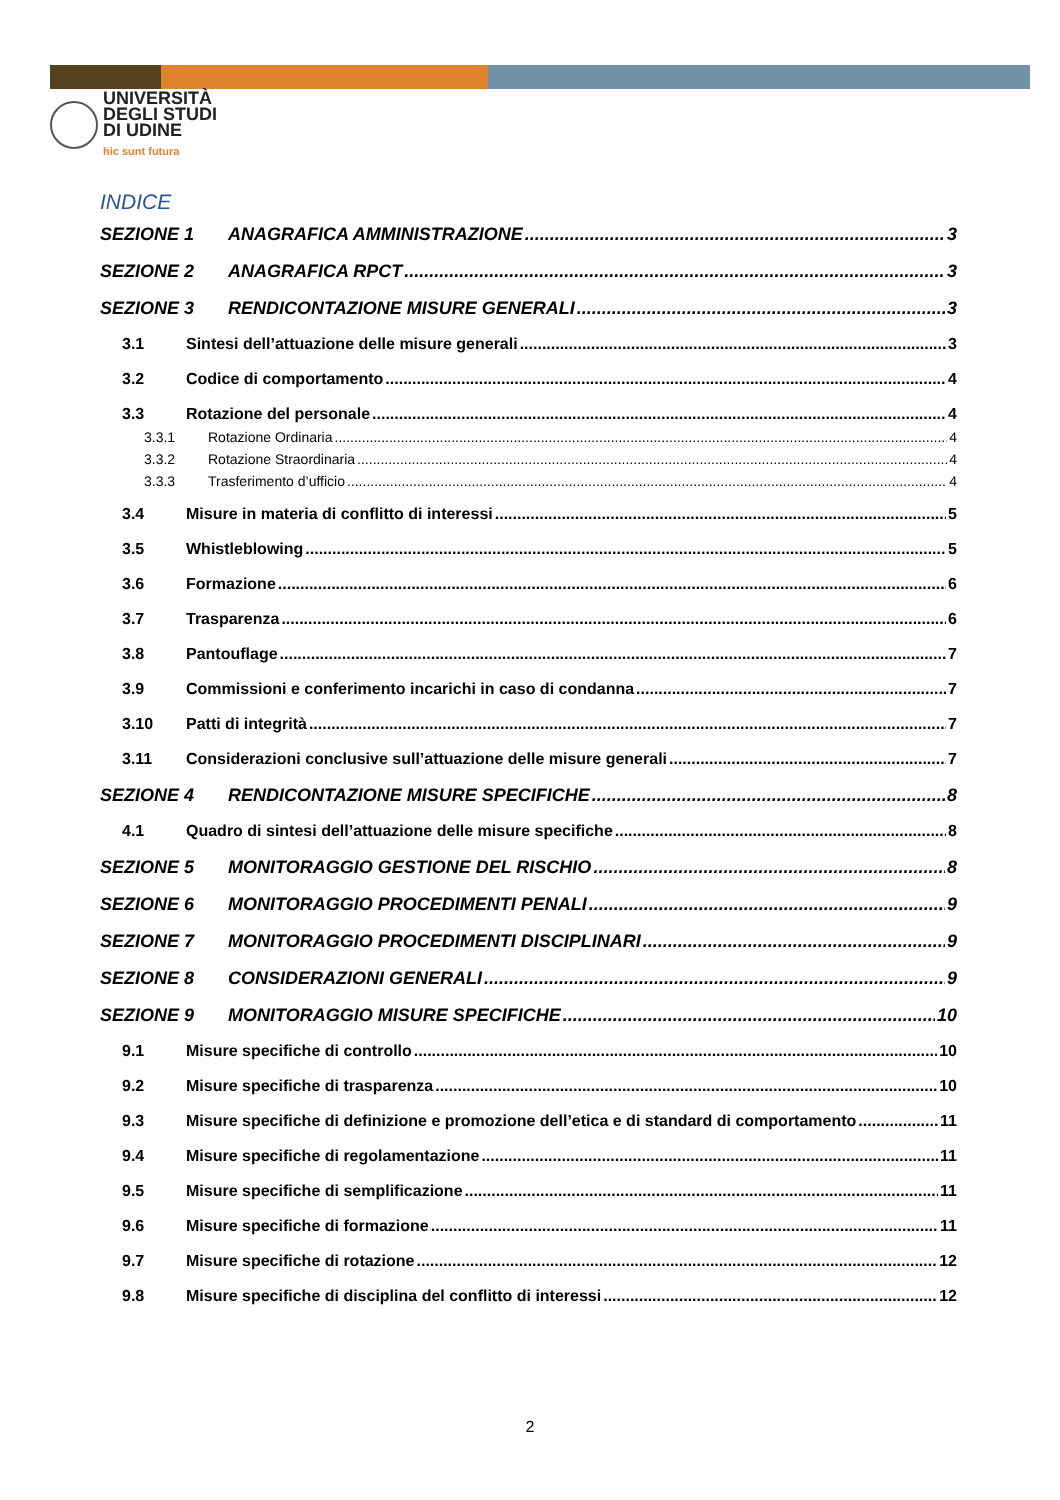UNIVERSITÀ
DEGLI STUDI
DI UDINE
hic sunt futura
INDICE
SEZIONE 1 ANAGRAFICA AMMINISTRAZIONE 3
SEZIONE 2 ANAGRAFICA RPCT 3
SEZIONE 3 RENDICONTAZIONE MISURE GENERALI 3
3.1 Sintesi dell’attuazione delle misure generali 3
3.2 Codice di comportamento 4
3.3 Rotazione del personale 4
3.3.1 Rotazione Ordinaria 4
3.3.2 Rotazione Straordinaria 4
3.3.3 Trasferimento d’ufficio 4
3.4 Misure in materia di conflitto di interessi 5
3.5 Whistleblowing 5
3.6 Formazione 6
3.7 Trasparenza 6
3.8 Pantouflage 7
3.9 Commissioni e conferimento incarichi in caso di condanna 7
3.10 Patti di integrità 7
3.11 Considerazioni conclusive sull’attuazione delle misure generali 7
SEZIONE 4 RENDICONTAZIONE MISURE SPECIFICHE 8
4.1 Quadro di sintesi dell’attuazione delle misure specifiche 8
SEZIONE 5 MONITORAGGIO GESTIONE DEL RISCHIO 8
SEZIONE 6 MONITORAGGIO PROCEDIMENTI PENALI 9
SEZIONE 7 MONITORAGGIO PROCEDIMENTI DISCIPLINARI 9
SEZIONE 8 CONSIDERAZIONI GENERALI 9
SEZIONE 9 MONITORAGGIO MISURE SPECIFICHE 10
9.1 Misure specifiche di controllo 10
9.2 Misure specifiche di trasparenza 10
9.3 Misure specifiche di definizione e promozione dell’etica e di standard di comportamento 11
9.4 Misure specifiche di regolamentazione 11
9.5 Misure specifiche di semplificazione 11
9.6 Misure specifiche di formazione 11
9.7 Misure specifiche di rotazione 12
9.8 Misure specifiche di disciplina del conflitto di interessi 12
2